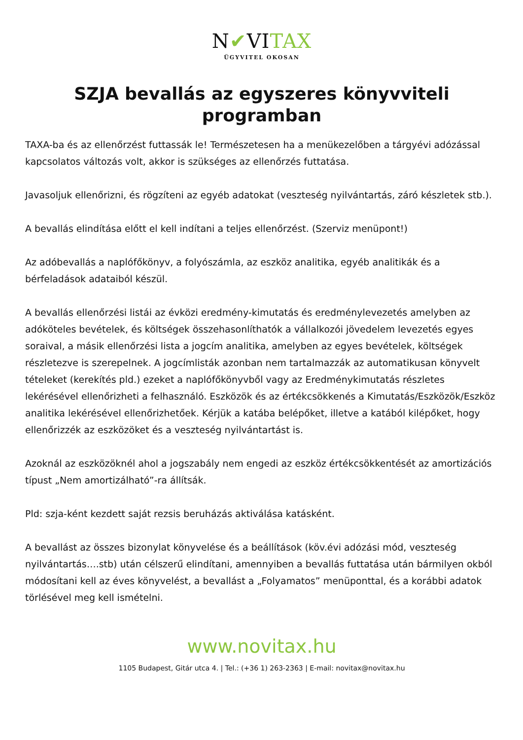N✔VITAX
ÜGYVITEL OKOSAN
SZJA bevallás az egyszeres könyvviteli programban
TAXA-ba és az ellenőrzést futtassák le! Természetesen ha a menükezelőben a tárgyévi adózással kapcsolatos változás volt, akkor is szükséges az ellenőrzés futtatása.
Javasoljuk ellenőrizni, és rögzíteni az egyéb adatokat (veszteség nyilvántartás, záró készletek stb.).
A bevallás elindítása előtt el kell indítani a teljes ellenőrzést. (Szerviz menüpont!)
Az adóbevallás a naplófőkönyv, a folyószámla, az eszköz analitika, egyéb analitikák és a bérfeladások adataiból készül.
A bevallás ellenőrzési listái az évközi eredmény-kimutatás és eredménylevezetés amelyben az adóköteles bevételek, és költségek összehasonlíthatók a vállalkozói jövedelem levezetés egyes soraival, a másik ellenőrzési lista a jogcím analitika, amelyben az egyes bevételek, költségek részletezve is szerepelnek. A jogcímlisták azonban nem tartalmazzák az automatikusan könyvelt tételeket (kerekítés pld.) ezeket a naplófőkönyvből vagy az Eredménykimutatás részletes lekérésével ellenőrizheti a felhasználó. Eszközök és az értékcsökkenés a Kimutatás/Eszközök/Eszköz analitika lekérésével ellenőrizhetőek. Kérjük a katába belépőket, illetve a katából kilépőket, hogy ellenőrizzék az eszközöket és a veszteség nyilvántartást is.
Azoknál az eszközöknél ahol a jogszabály nem engedi az eszköz értékcsökkentését az amortizációs típust „Nem amortizálható”-ra állítsák.
Pld: szja-ként kezdett saját rezsis beruházás aktiválása katásként.
A bevallást az összes bizonylat könyvelése és a beállítások (köv.évi adózási mód, veszteség nyilvántartás….stb) után célszerű elindítani, amennyiben a bevallás futtatása után bármilyen okból módosítani kell az éves könyvelést, a bevallást a „Folyamatos” menüponttal, és a korábbi adatok törlésével meg kell ismételni.
www.novitax.hu
1105 Budapest, Gitár utca 4. | Tel.: (+36 1) 263-2363 | E-mail: novitax@novitax.hu